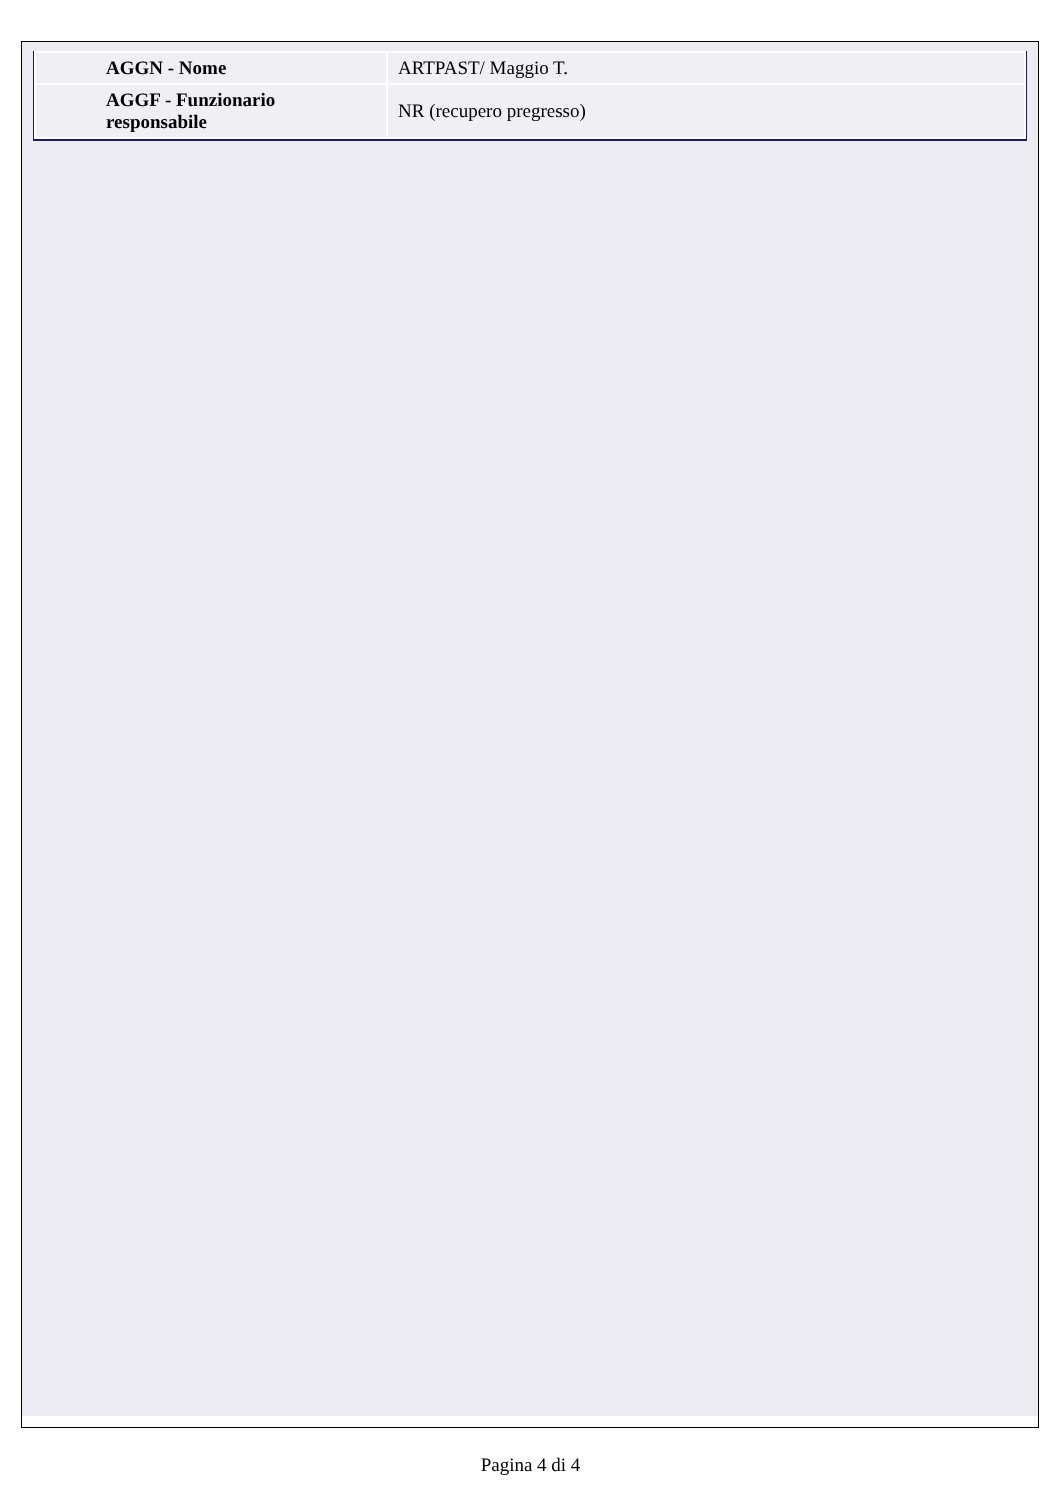| AGGN - Nome | ARTPAST/ Maggio T. |
| AGGF - Funzionario responsabile | NR (recupero pregresso) |
Pagina 4 di 4